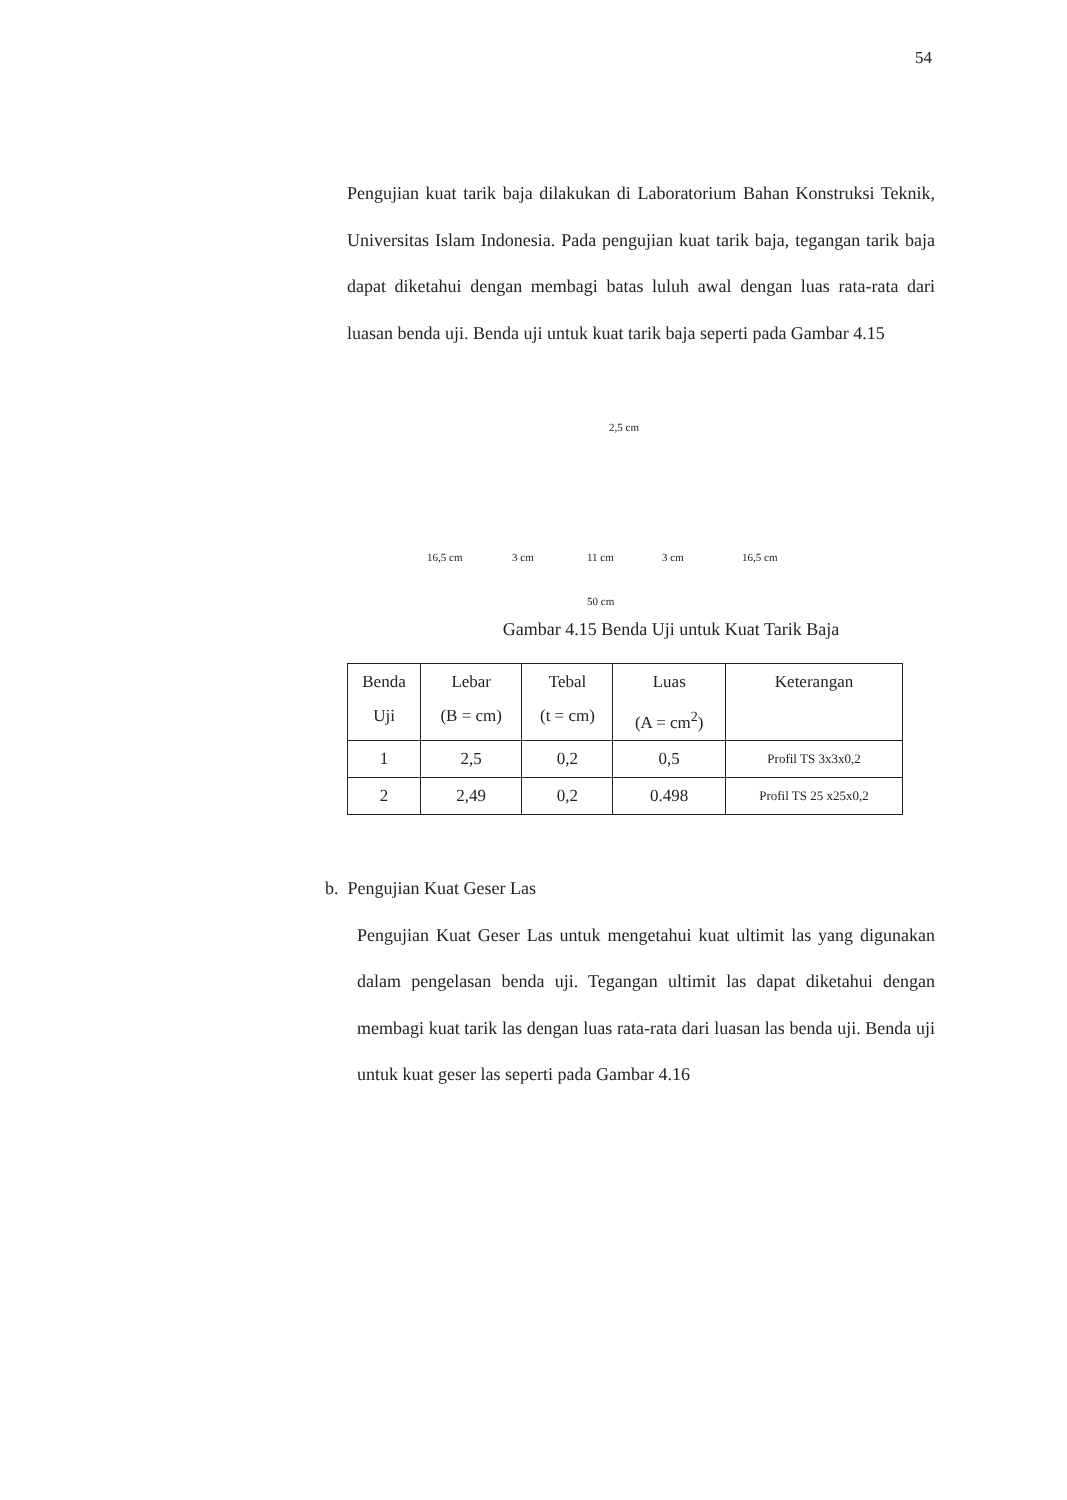54
Pengujian kuat tarik baja dilakukan di Laboratorium Bahan Konstruksi Teknik, Universitas Islam Indonesia. Pada pengujian kuat tarik baja, tegangan tarik baja dapat diketahui dengan membagi batas luluh awal dengan luas rata-rata dari luasan benda uji. Benda uji untuk kuat tarik baja seperti pada Gambar 4.15
2,5 cm
16,5 cm 3 cm 11 cm 3 cm 16,5 cm
50 cm
Gambar 4.15 Benda Uji untuk Kuat Tarik Baja
| Benda Uji | Lebar (B = cm) | Tebal (t = cm) | Luas (A = cm<sup>2</sup>) | Keterangan |
| --- | --- | --- | --- | --- |
| 1 | 2,5 | 0,2 | 0,5 | Profil TS 3x3x0,2 |
| 2 | 2,49 | 0,2 | 0.498 | Profil TS 25 x25x0,2 |
b. Pengujian Kuat Geser Las
Pengujian Kuat Geser Las untuk mengetahui kuat ultimit las yang digunakan dalam pengelasan benda uji. Tegangan ultimit las dapat diketahui dengan membagi kuat tarik las dengan luas rata-rata dari luasan las benda uji. Benda uji untuk kuat geser las seperti pada Gambar 4.16